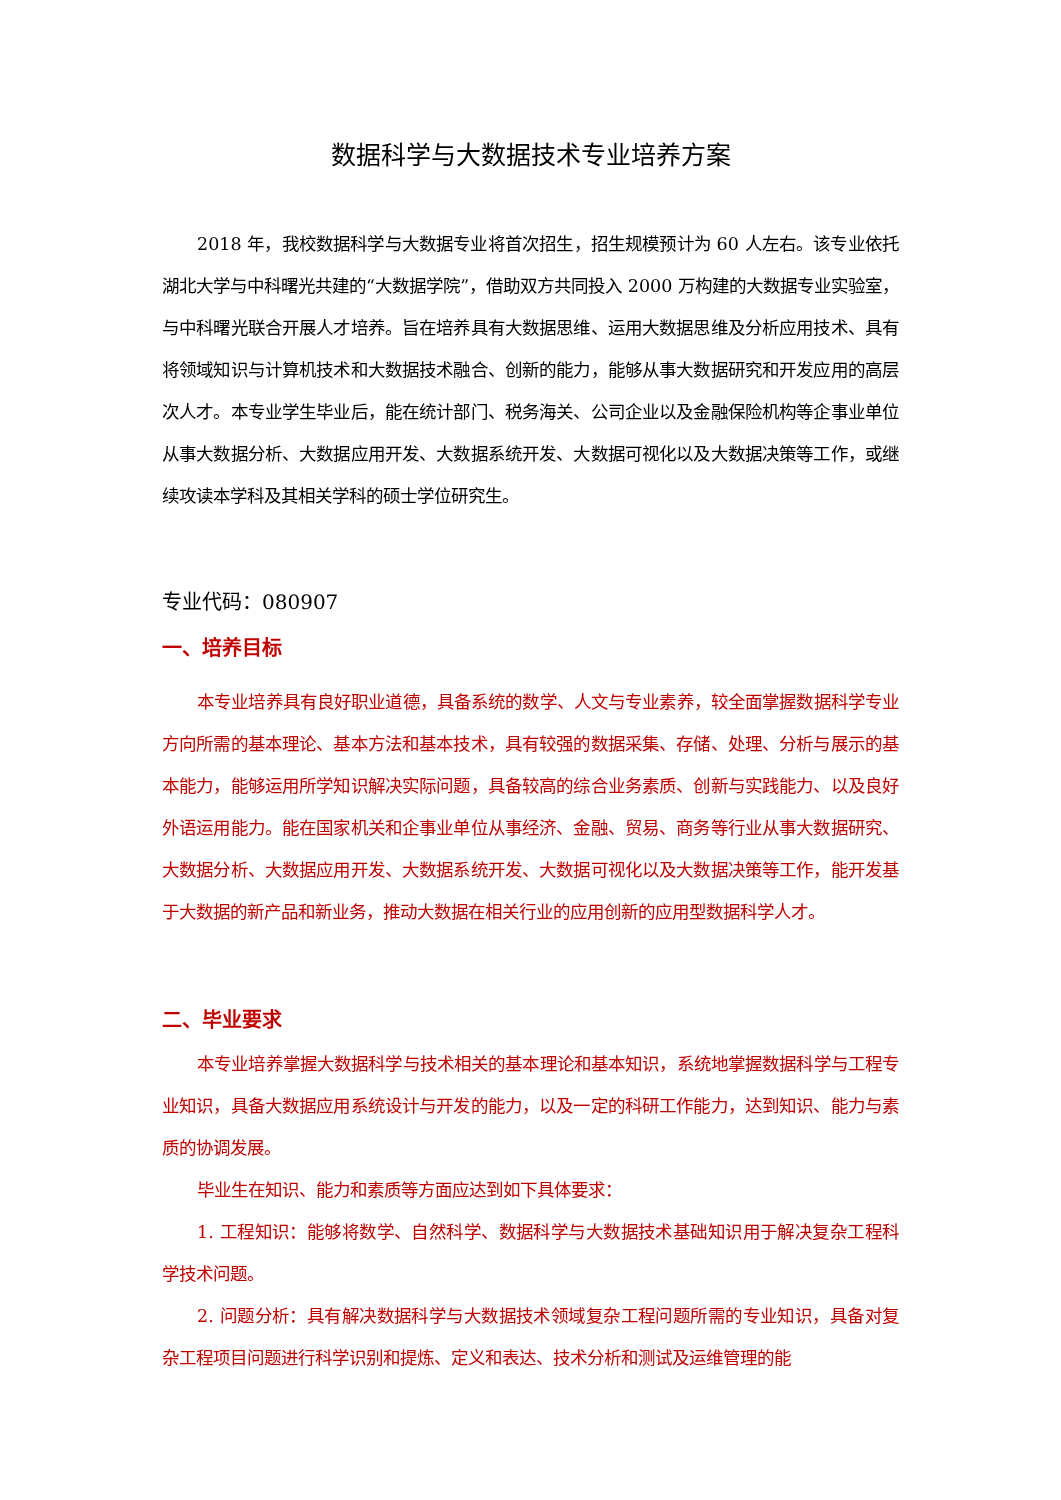数据科学与大数据技术专业培养方案
2018 年，我校数据科学与大数据专业将首次招生，招生规模预计为 60 人左右。该专业依托湖北大学与中科曙光共建的“大数据学院”，借助双方共同投入 2000 万构建的大数据专业实验室，与中科曙光联合开展人才培养。旨在培养具有大数据思维、运用大数据思维及分析应用技术、具有将领域知识与计算机技术和大数据技术融合、创新的能力，能够从事大数据研究和开发应用的高层次人才。本专业学生毕业后，能在统计部门、税务海关、公司企业以及金融保险机构等企事业单位从事大数据分析、大数据应用开发、大数据系统开发、大数据可视化以及大数据决策等工作，或继续攻读本学科及其相关学科的硕士学位研究生。
专业代码：080907
一、培养目标
本专业培养具有良好职业道德，具备系统的数学、人文与专业素养，较全面掌握数据科学专业方向所需的基本理论、基本方法和基本技术，具有较强的数据采集、存储、处理、分析与展示的基本能力，能够运用所学知识解决实际问题，具备较高的综合业务素质、创新与实践能力、以及良好外语运用能力。能在国家机关和企事业单位从事经济、金融、贸易、商务等行业从事大数据研究、大数据分析、大数据应用开发、大数据系统开发、大数据可视化以及大数据决策等工作，能开发基于大数据的新产品和新业务，推动大数据在相关行业的应用创新的应用型数据科学人才。
二、毕业要求
本专业培养掌握大数据科学与技术相关的基本理论和基本知识，系统地掌握数据科学与工程专业知识，具备大数据应用系统设计与开发的能力，以及一定的科研工作能力，达到知识、能力与素质的协调发展。
毕业生在知识、能力和素质等方面应达到如下具体要求：
1. 工程知识：能够将数学、自然科学、数据科学与大数据技术基础知识用于解决复杂工程科学技术问题。
2. 问题分析：具有解决数据科学与大数据技术领域复杂工程问题所需的专业知识，具备对复杂工程项目问题进行科学识别和提炼、定义和表达、技术分析和测试及运维管理的能